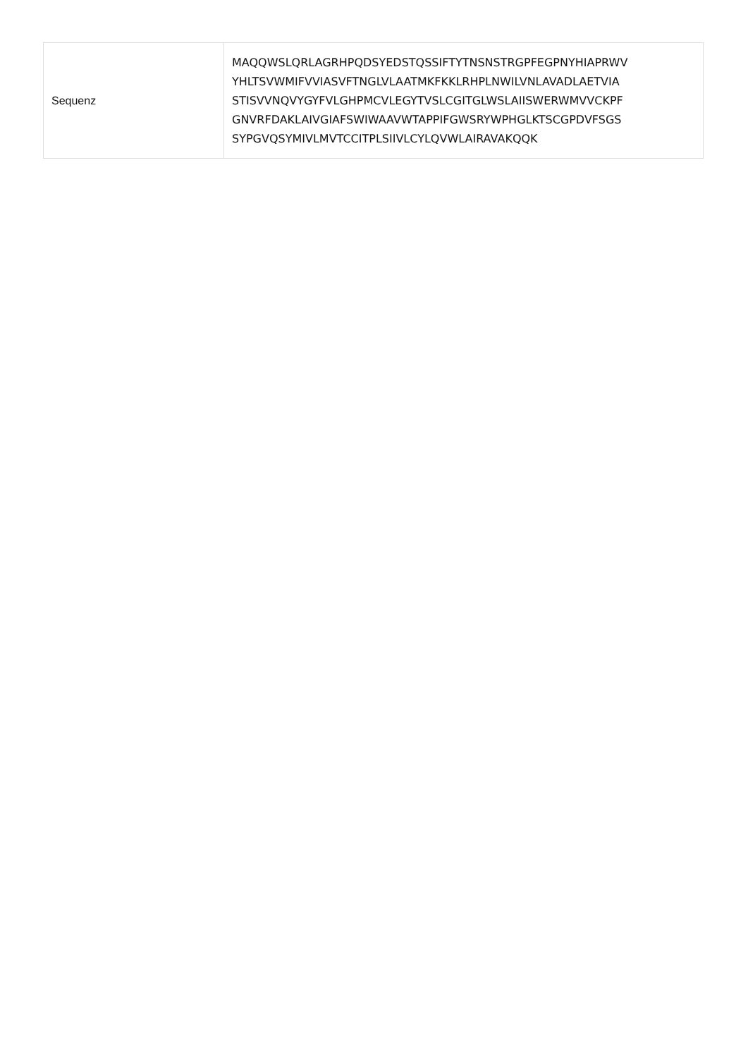| Sequenz | MAQQWSLQRLAGRHPQDSYEDSTQSSIFTYTNSNSTRGPFEGPNYHIAPRWV YHLTSVWMIFVVIASVFTNGLVLAATMKFKKLRHPLNWILVNLAVADLAETVIA STISVVNQVYGYFVLGHPMCVLEGYTVSLCGITGLWSLAIISWERWMVVCKPF GNVRFDAKLAIVGIAFSWIWAAVWTAPPIFGWSRYWPHGLKTSCGPDVFSGS SYPGVQSYMIVLMVTCCITPLSIIVLCYLQVWLAIRAVAKQQK |